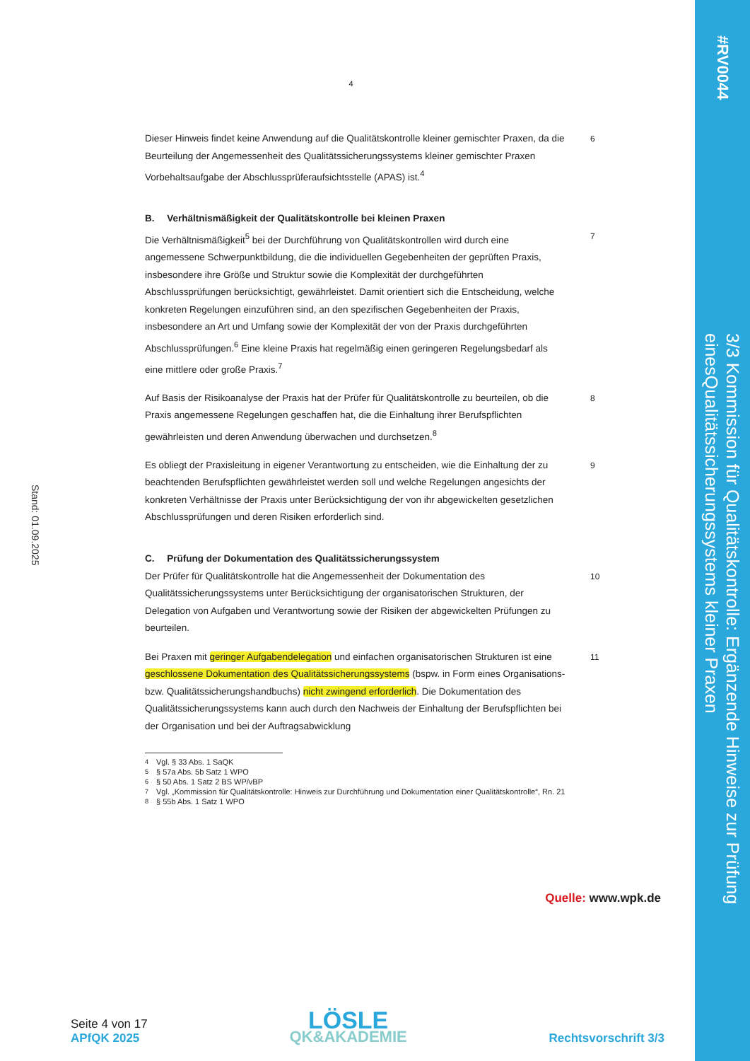Stand: 01.09.2025
4
Dieser Hinweis findet keine Anwendung auf die Qualitätskontrolle kleiner gemischter Praxen, da die Beurteilung der Angemessenheit des Qualitätssicherungssystems kleiner gemischter Praxen Vorbehaltsaufgabe der Abschlussprüferaufsichtsstelle (APAS) ist.<sup>4</sup>
6
B. Verhältnismäßigkeit der Qualitätskontrolle bei kleinen Praxen
Die Verhältnismäßigkeit<sup>5</sup> bei der Durchführung von Qualitätskontrollen wird durch eine angemessene Schwerpunktbildung, die die individuellen Gegebenheiten der geprüften Praxis, insbesondere ihre Größe und Struktur sowie die Komplexität der durchgeführten Abschlussprüfungen berücksichtigt, gewährleistet. Damit orientiert sich die Entscheidung, welche konkreten Regelungen einzuführen sind, an den spezifischen Gegebenheiten der Praxis, insbesondere an Art und Umfang sowie der Komplexität der von der Praxis durchgeführten Abschlussprüfungen.<sup>6</sup> Eine kleine Praxis hat regelmäßig einen geringeren Regelungsbedarf als eine mittlere oder große Praxis.<sup>7</sup>
7
Auf Basis der Risikoanalyse der Praxis hat der Prüfer für Qualitätskontrolle zu beurteilen, ob die Praxis angemessene Regelungen geschaffen hat, die die Einhaltung ihrer Berufspflichten gewährleisten und deren Anwendung überwachen und durchsetzen.<sup>8</sup>
8
Es obliegt der Praxisleitung in eigener Verantwortung zu entscheiden, wie die Einhaltung der zu beachtenden Berufspflichten gewährleistet werden soll und welche Regelungen angesichts der konkreten Verhältnisse der Praxis unter Berücksichtigung der von ihr abgewickelten gesetzlichen Abschlussprüfungen und deren Risiken erforderlich sind.
9
C. Prüfung der Dokumentation des Qualitätssicherungssystem
Der Prüfer für Qualitätskontrolle hat die Angemessenheit der Dokumentation des Qualitätssicherungssystems unter Berücksichtigung der organisatorischen Strukturen, der Delegation von Aufgaben und Verantwortung sowie der Risiken der abgewickelten Prüfungen zu beurteilen.
10
Bei Praxen mit geringer Aufgabendelegation und einfachen organisatorischen Strukturen ist eine geschlossene Dokumentation des Qualitätssicherungssystems (bspw. in Form eines Organisations- bzw. Qualitätssicherungshandbuchs) nicht zwingend erforderlich. Die Dokumentation des Qualitätssicherungssystems kann auch durch den Nachweis der Einhaltung der Berufspflichten bei der Organisation und bei der Auftragsabwicklung
11
<sup>4</sup> Vgl. § 33 Abs. 1 SaQK
<sup>5</sup> § 57a Abs. 5b Satz 1 WPO
<sup>6</sup> § 50 Abs. 1 Satz 2 BS WP/vBP
<sup>7</sup> Vgl. „Kommission für Qualitätskontrolle: Hinweis zur Durchführung und Dokumentation einer Qualitätskontrolle“, Rn. 21
<sup>8</sup> § 55b Abs. 1 Satz 1 WPO
Quelle: www.wpk.de
Seite 4 von 17
APfQK 2025
LÖSLE
QK&AKADEMIE
Rechtsvorschrift 3/3
#RV0044
3/3 Kommission für Qualitätskontrolle: Ergänzende Hinweise zur Prüfung einesQualitätssicherungssystems kleiner Praxen